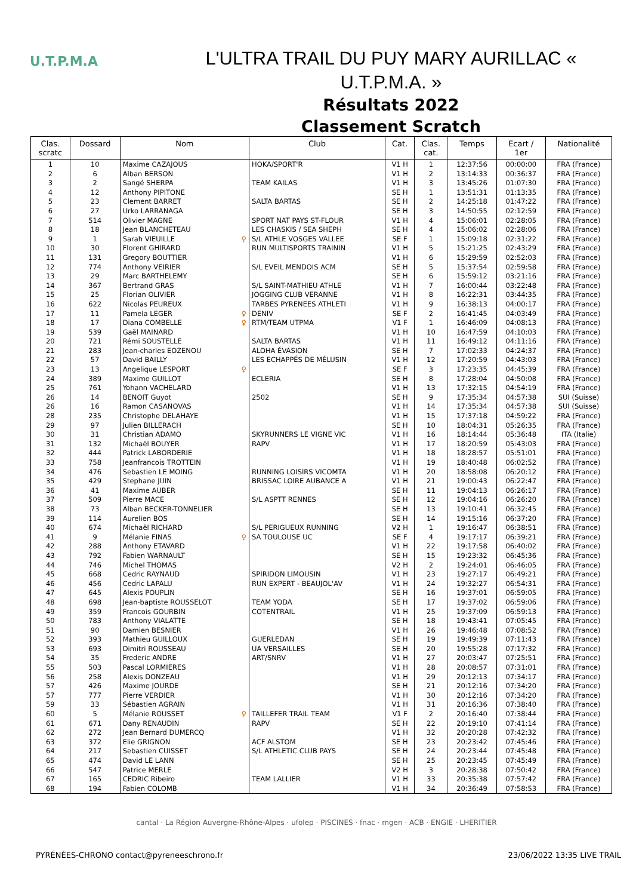U.T.P.M.A
L'ULTRA TRAIL DU PUY MARY AURILLAC «
U.T.P.M.A. »
Résultats 2022
Classement Scratch
| Clas. scratc | Dossard | Nom | Club | Cat. | Clas. cat. | Temps | Ecart / 1er | Nationalité |
| --- | --- | --- | --- | --- | --- | --- | --- | --- |
| 1 | 10 | Maxime CAZAJOUS | HOKA/SPORT'R | V1 H | 1 | 12:37:56 | 00:00:00 | FRA (France) |
| 2 | 6 | Alban BERSON | | V1 H | 2 | 13:14:33 | 00:36:37 | FRA (France) |
| 3 | 2 | Sangé SHERPA | TEAM KAILAS | V1 H | 3 | 13:45:26 | 01:07:30 | FRA (France) |
| 4 | 12 | Anthony PIPITONE | | SE H | 1 | 13:51:31 | 01:13:35 | FRA (France) |
| 5 | 23 | Clement BARRET | SALTA BARTAS | SE H | 2 | 14:25:18 | 01:47:22 | FRA (France) |
| 6 | 27 | Urko LARRANAGA | | SE H | 3 | 14:50:55 | 02:12:59 | FRA (France) |
| 7 | 514 | Olivier MAGNE | SPORT NAT PAYS ST-FLOUR | V1 H | 4 | 15:06:01 | 02:28:05 | FRA (France) |
| 8 | 18 | Jean BLANCHETEAU | LES CHASKIS / SEA SHEPH | SE H | 4 | 15:06:02 | 02:28:06 | FRA (France) |
| 9 | 1 | Sarah VIEUILLE ♀ | S/L ATHLE VOSGES VALLEE | SE F | 1 | 15:09:18 | 02:31:22 | FRA (France) |
| 10 | 30 | Florent GHIRARD | RUN MULTISPORTS TRAININ | V1 H | 5 | 15:21:25 | 02:43:29 | FRA (France) |
| 11 | 131 | Gregory BOUTTIER | | V1 H | 6 | 15:29:59 | 02:52:03 | FRA (France) |
| 12 | 774 | Anthony VEIRIER | S/L EVEIL MENDOIS ACM | SE H | 5 | 15:37:54 | 02:59:58 | FRA (France) |
| 13 | 29 | Marc BARTHELEMY | | SE H | 6 | 15:59:12 | 03:21:16 | FRA (France) |
| 14 | 367 | Bertrand GRAS | S/L SAINT-MATHIEU ATHLE | V1 H | 7 | 16:00:44 | 03:22:48 | FRA (France) |
| 15 | 25 | Florian OLIVIER | JOGGING CLUB VERANNE | V1 H | 8 | 16:22:31 | 03:44:35 | FRA (France) |
| 16 | 622 | Nicolas PEUREUX | TARBES PYRENEES ATHLETI | V1 H | 9 | 16:38:13 | 04:00:17 | FRA (France) |
| 17 | 11 | Pamela LEGER ♀ | DENIV | SE F | 2 | 16:41:45 | 04:03:49 | FRA (France) |
| 18 | 17 | Diana COMBELLE ♀ | RTM/TEAM UTPMA | V1 F | 1 | 16:46:09 | 04:08:13 | FRA (France) |
| 19 | 539 | Gaël MAINARD | | V1 H | 10 | 16:47:59 | 04:10:03 | FRA (France) |
| 20 | 721 | Rémi SOUSTELLE | SALTA BARTAS | V1 H | 11 | 16:49:12 | 04:11:16 | FRA (France) |
| 21 | 283 | Jean-charles EOZENOU | ALOHA ÉVASION | SE H | 7 | 17:02:33 | 04:24:37 | FRA (France) |
| 22 | 57 | David BAILLY | LES ECHAPPÉS DE MÉLUSIN | V1 H | 12 | 17:20:59 | 04:43:03 | FRA (France) |
| 23 | 13 | Angelique LESPORT ♀ | | SE F | 3 | 17:23:35 | 04:45:39 | FRA (France) |
| 24 | 389 | Maxime GUILLOT | ECLERIA | SE H | 8 | 17:28:04 | 04:50:08 | FRA (France) |
| 25 | 761 | Yohann VACHELARD | | V1 H | 13 | 17:32:15 | 04:54:19 | FRA (France) |
| 26 | 14 | BENOIT Guyot | 2502 | SE H | 9 | 17:35:34 | 04:57:38 | SUI (Suisse) |
| 26 | 16 | Ramon CASANOVAS | | V1 H | 14 | 17:35:34 | 04:57:38 | SUI (Suisse) |
| 28 | 235 | Christophe DELAHAYE | | V1 H | 15 | 17:37:18 | 04:59:22 | FRA (France) |
| 29 | 97 | Julien BILLERACH | | SE H | 10 | 18:04:31 | 05:26:35 | FRA (France) |
| 30 | 31 | Christian ADAMO | SKYRUNNERS LE VIGNE VIC | V1 H | 16 | 18:14:44 | 05:36:48 | ITA (Italie) |
| 31 | 132 | Michaël BOUYER | RAPV | V1 H | 17 | 18:20:59 | 05:43:03 | FRA (France) |
| 32 | 444 | Patrick LABORDERIE | | V1 H | 18 | 18:28:57 | 05:51:01 | FRA (France) |
| 33 | 758 | Jeanfrancois TROTTEIN | | V1 H | 19 | 18:40:48 | 06:02:52 | FRA (France) |
| 34 | 476 | Sebastien LE MOING | RUNNING LOISIRS VICOMTA | V1 H | 20 | 18:58:08 | 06:20:12 | FRA (France) |
| 35 | 429 | Stephane JUIN | BRISSAC LOIRE AUBANCE A | V1 H | 21 | 19:00:43 | 06:22:47 | FRA (France) |
| 36 | 41 | Maxime AUBER | | SE H | 11 | 19:04:13 | 06:26:17 | FRA (France) |
| 37 | 509 | Pierre MACE | S/L ASPTT RENNES | SE H | 12 | 19:04:16 | 06:26:20 | FRA (France) |
| 38 | 73 | Alban BECKER-TONNELIER | | SE H | 13 | 19:10:41 | 06:32:45 | FRA (France) |
| 39 | 114 | Aurelien BOS | | SE H | 14 | 19:15:16 | 06:37:20 | FRA (France) |
| 40 | 674 | Michaël RICHARD | S/L PERIGUEUX RUNNING | V2 H | 1 | 19:16:47 | 06:38:51 | FRA (France) |
| 41 | 9 | Mélanie FINAS ♀ | SA TOULOUSE UC | SE F | 4 | 19:17:17 | 06:39:21 | FRA (France) |
| 42 | 288 | Anthony ETAVARD | | V1 H | 22 | 19:17:58 | 06:40:02 | FRA (France) |
| 43 | 792 | Fabien WARNAULT | | SE H | 15 | 19:23:32 | 06:45:36 | FRA (France) |
| 44 | 746 | Michel THOMAS | | V2 H | 2 | 19:24:01 | 06:46:05 | FRA (France) |
| 45 | 668 | Cedric RAYNAUD | SPIRIDON LIMOUSIN | V1 H | 23 | 19:27:17 | 06:49:21 | FRA (France) |
| 46 | 456 | Cedric LAPALU | RUN EXPERT - BEAUJOL'AV | V1 H | 24 | 19:32:27 | 06:54:31 | FRA (France) |
| 47 | 645 | Alexis POUPLIN | | SE H | 16 | 19:37:01 | 06:59:05 | FRA (France) |
| 48 | 698 | Jean-baptiste ROUSSELOT | TEAM YODA | SE H | 17 | 19:37:02 | 06:59:06 | FRA (France) |
| 49 | 359 | Francois GOURBIN | COTENTRAIL | V1 H | 25 | 19:37:09 | 06:59:13 | FRA (France) |
| 50 | 783 | Anthony VIALATTE | | SE H | 18 | 19:43:41 | 07:05:45 | FRA (France) |
| 51 | 90 | Damien BESNIER | | V1 H | 26 | 19:46:48 | 07:08:52 | FRA (France) |
| 52 | 393 | Mathieu GUILLOUX | GUERLEDAN | SE H | 19 | 19:49:39 | 07:11:43 | FRA (France) |
| 53 | 693 | Dimitri ROUSSEAU | UA VERSAILLES | SE H | 20 | 19:55:28 | 07:17:32 | FRA (France) |
| 54 | 35 | Frederic ANDRE | ART/SNRV | V1 H | 27 | 20:03:47 | 07:25:51 | FRA (France) |
| 55 | 503 | Pascal LORMIERES | | V1 H | 28 | 20:08:57 | 07:31:01 | FRA (France) |
| 56 | 258 | Alexis DONZEAU | | V1 H | 29 | 20:12:13 | 07:34:17 | FRA (France) |
| 57 | 426 | Maxime JOURDE | | SE H | 21 | 20:12:16 | 07:34:20 | FRA (France) |
| 57 | 777 | Pierre VERDIER | | V1 H | 30 | 20:12:16 | 07:34:20 | FRA (France) |
| 59 | 33 | Sébastien AGRAIN | | V1 H | 31 | 20:16:36 | 07:38:40 | FRA (France) |
| 60 | 5 | Mélanie ROUSSET ♀ | TAILLEFER TRAIL TEAM | V1 F | 2 | 20:16:40 | 07:38:44 | FRA (France) |
| 61 | 671 | Dany RENAUDIN | RAPV | SE H | 22 | 20:19:10 | 07:41:14 | FRA (France) |
| 62 | 272 | Jean Bernard DUMERCQ | | V1 H | 32 | 20:20:28 | 07:42:32 | FRA (France) |
| 63 | 372 | Elie GRIGNON | ACF ALSTOM | SE H | 23 | 20:23:42 | 07:45:46 | FRA (France) |
| 64 | 217 | Sebastien CUISSET | S/L ATHLETIC CLUB PAYS | SE H | 24 | 20:23:44 | 07:45:48 | FRA (France) |
| 65 | 474 | David LE LANN | | SE H | 25 | 20:23:45 | 07:45:49 | FRA (France) |
| 66 | 547 | Patrice MERLE | | V2 H | 3 | 20:28:38 | 07:50:42 | FRA (France) |
| 67 | 165 | CEDRIC Ribeiro | TEAM LALLIER | V1 H | 33 | 20:35:38 | 07:57:42 | FRA (France) |
| 68 | 194 | Fabien COLOMB | | V1 H | 34 | 20:36:49 | 07:58:53 | FRA (France) |
cantal · La Région Auvergne-Rhône-Alpes · ufolep · PISCINES · fnac · mgen · ACB · ENGIE · LHERITIER
PYRÉNÉES-CHRONO contact@pyreneeschrono.fr 23/06/2022 13:35 LIVE TRAIL